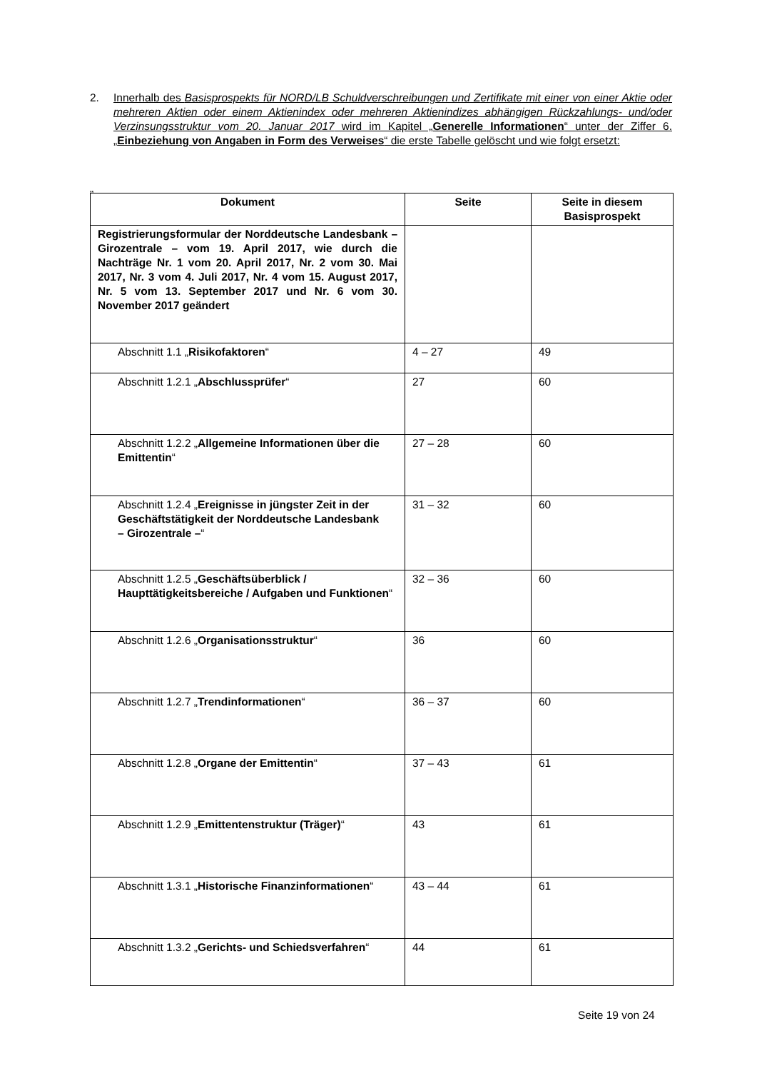2. Innerhalb des Basisprospekts für NORD/LB Schuldverschreibungen und Zertifikate mit einer von einer Aktie oder mehreren Aktien oder einem Aktienindex oder mehreren Aktienindizes abhängigen Rückzahlungs- und/oder Verzinsungsstruktur vom 20. Januar 2017 wird im Kapitel „Generelle Informationen“ unter der Ziffer 6. „Einbeziehung von Angaben in Form des Verweises“ die erste Tabelle gelöscht und wie folgt ersetzt:
„
| Dokument | Seite | Seite in diesem Basisprospekt |
| --- | --- | --- |
| Registrierungsformular der Norddeutsche Landesbank – Girozentrale – vom 19. April 2017, wie durch die Nachträge Nr. 1 vom 20. April 2017, Nr. 2 vom 30. Mai 2017, Nr. 3 vom 4. Juli 2017, Nr. 4 vom 15. August 2017, Nr. 5 vom 13. September 2017 und Nr. 6 vom 30. November 2017 geändert | | |
| Abschnitt 1.1 „ Risikofaktoren “ | 4 – 27 | 49 |
| Abschnitt 1.2.1 „ Abschlussprüfer “ | 27 | 60 |
| Abschnitt 1.2.2 „ Allgemeine Informationen über die Emittentin “ | 27 – 28 | 60 |
| Abschnitt 1.2.4 „ Ereignisse in jüngster Zeit in der Geschäftstätigkeit der Norddeutsche Landesbank – Girozentrale – “ | 31 – 32 | 60 |
| Abschnitt 1.2.5 „ Geschäftsüberblick / Haupttätigkeitsbereiche / Aufgaben und Funktionen “ | 32 – 36 | 60 |
| Abschnitt 1.2.6 „ Organisationsstruktur “ | 36 | 60 |
| Abschnitt 1.2.7 „ Trendinformationen “ | 36 – 37 | 60 |
| Abschnitt 1.2.8 „ Organe der Emittentin “ | 37 – 43 | 61 |
| Abschnitt 1.2.9 „ Emittentenstruktur (Träger) “ | 43 | 61 |
| Abschnitt 1.3.1 „ Historische Finanzinformationen “ | 43 – 44 | 61 |
| Abschnitt 1.3.2 „ Gerichts- und Schiedsverfahren “ | 44 | 61 |
Seite 19 von 24